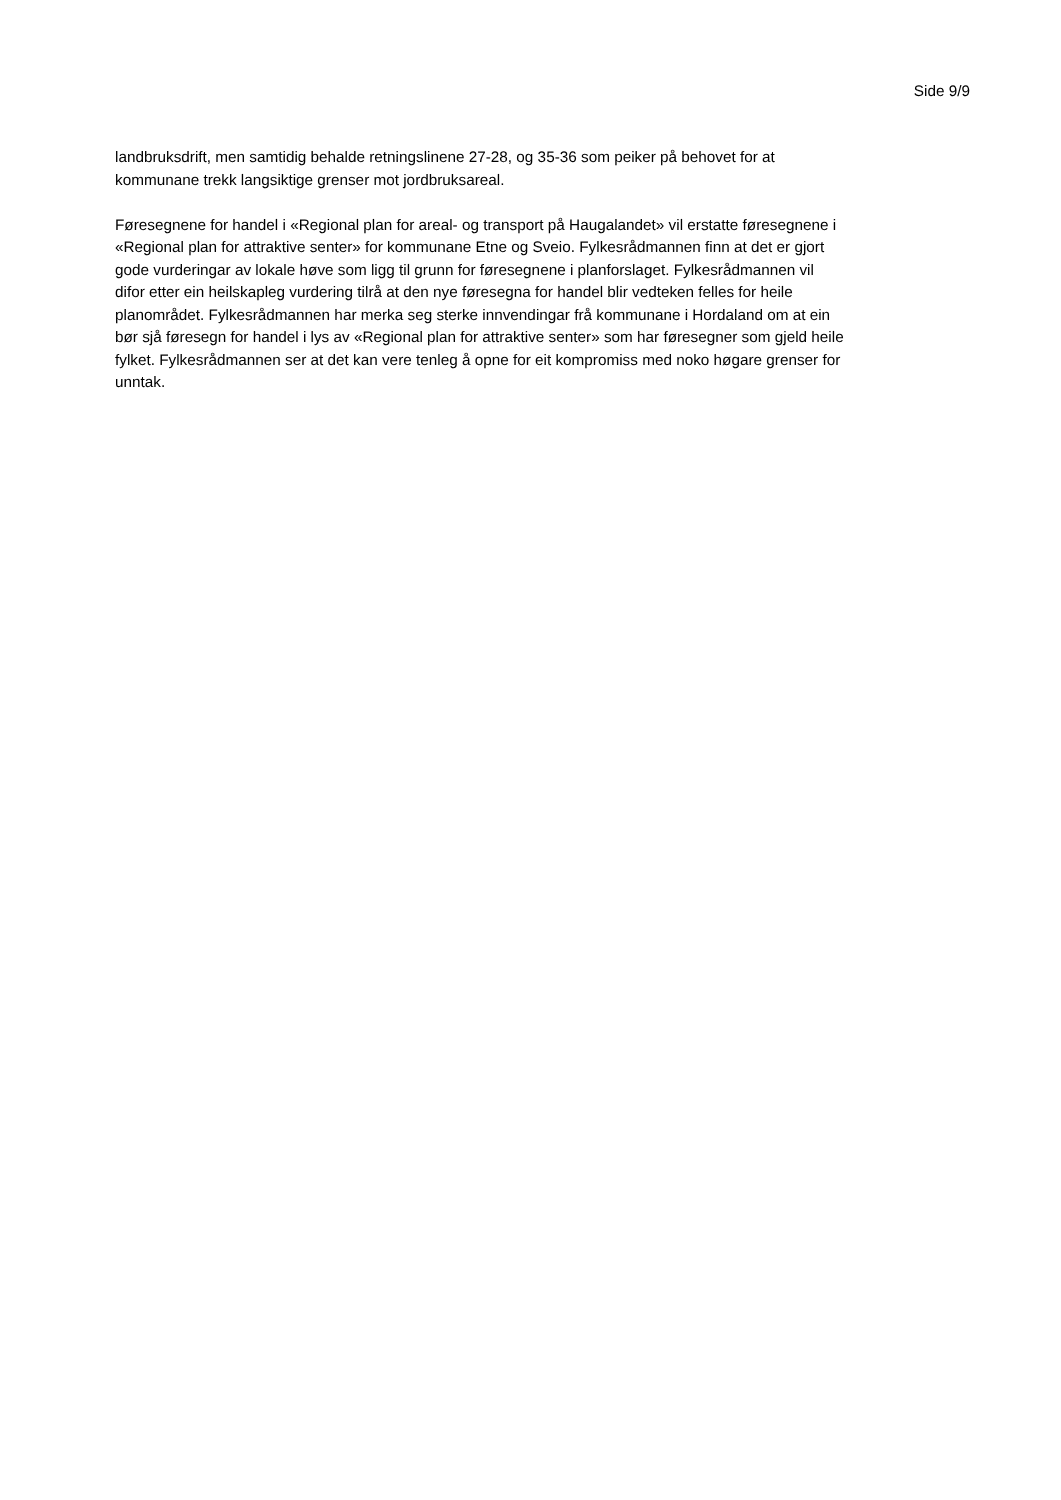Side 9/9
landbruksdrift, men samtidig behalde retningslinene 27-28, og 35-36 som peiker på behovet for at
kommunane trekk langsiktige grenser mot jordbruksareal.
Føresegnene for handel i «Regional plan for areal- og transport på Haugalandet» vil erstatte føresegnene i
«Regional plan for attraktive senter» for kommunane Etne og Sveio. Fylkesrådmannen finn at det er gjort
gode vurderingar av lokale høve som ligg til grunn for føresegnene i planforslaget. Fylkesrådmannen vil
difor etter ein heilskapleg vurdering tilrå at den nye føresegna for handel blir vedteken felles for heile
planområdet. Fylkesrådmannen har merka seg sterke innvendingar frå kommunane i Hordaland om at ein
bør sjå føresegn for handel i lys av «Regional plan for attraktive senter» som har føresegner som gjeld heile
fylket. Fylkesrådmannen ser at det kan vere tenleg å opne for eit kompromiss med noko høgare grenser for
unntak.